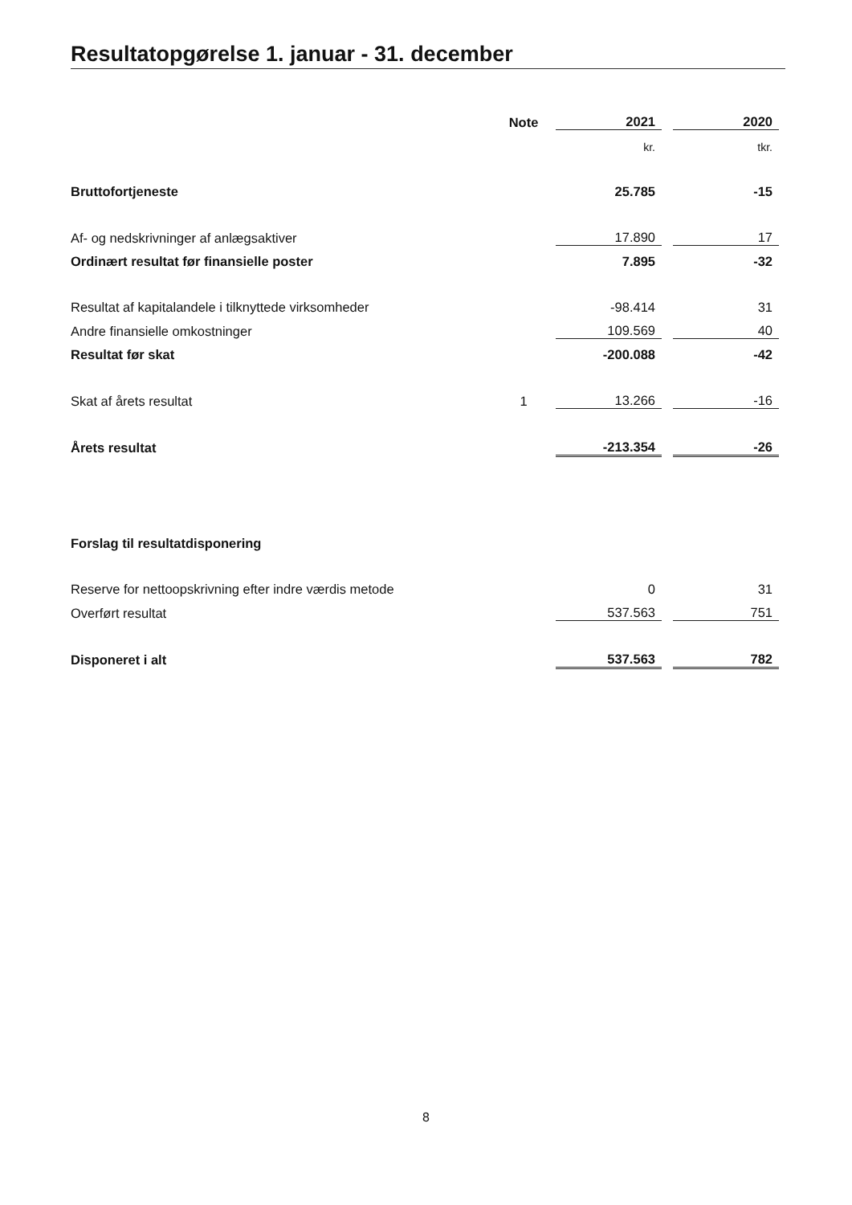Resultatopgørelse 1. januar - 31. december
| | Note | 2021 | | 2020 |
| | | kr. | | tkr. |
| Bruttofortjeneste | | 25.785 | | -15 |
| Af- og nedskrivninger af anlægsaktiver | | 17.890 | | 17 |
| Ordinært resultat før finansielle poster | | 7.895 | | -32 |
| Resultat af kapitalandele i tilknyttede virksomheder | | -98.414 | | 31 |
| Andre finansielle omkostninger | | 109.569 | | 40 |
| Resultat før skat | | -200.088 | | -42 |
| Skat af årets resultat | 1 | 13.266 | | -16 |
| Årets resultat | | -213.354 | | -26 |
| Forslag til resultatdisponering | | | | |
| Reserve for nettoopskrivning efter indre værdis metode | | 0 | | 31 |
| Overført resultat | | 537.563 | | 751 |
| Disponeret i alt | | 537.563 | | 782 |
8